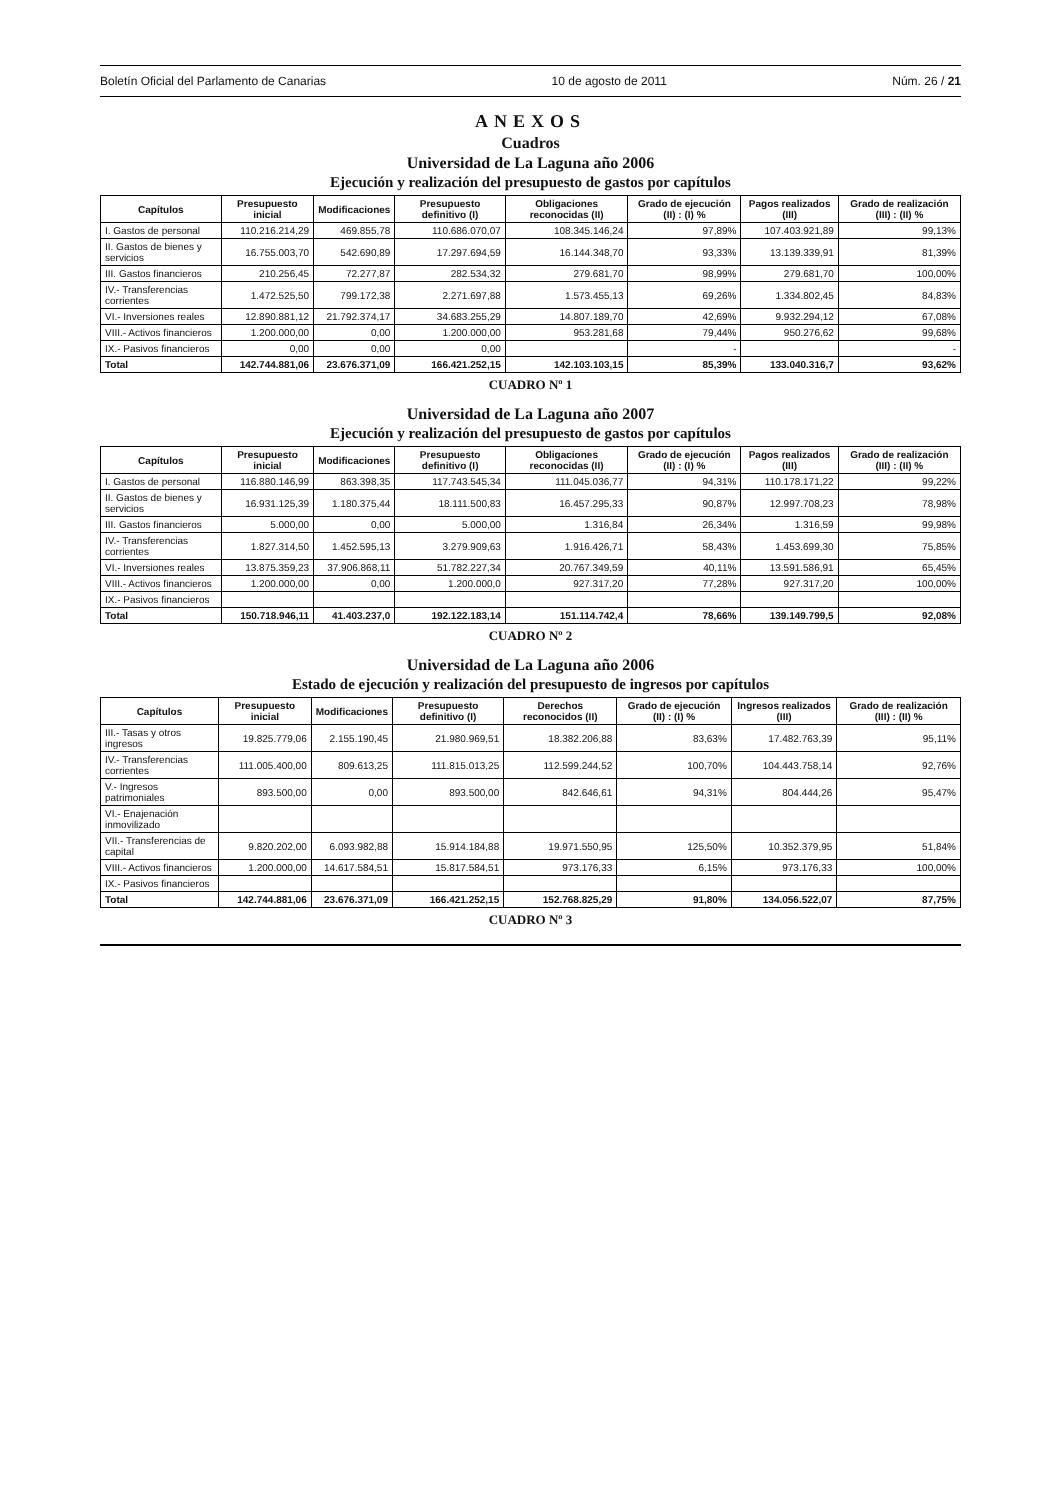Boletín Oficial del Parlamento de Canarias 10 de agosto de 2011 Núm. 26 / 21
ANEXOS
Cuadros
Universidad de La Laguna año 2006
Ejecución y realización del presupuesto de gastos por capítulos
| Capítulos | Presupuesto inicial | Modificaciones | Presupuesto definitivo (I) | Obligaciones reconocidas (II) | Grado de ejecución (II) : (I) % | Pagos realizados (III) | Grado de realización (III) : (II) % |
| --- | --- | --- | --- | --- | --- | --- | --- |
| I. Gastos de personal | 110.216.214,29 | 469.855,78 | 110.686.070,07 | 108.345.146,24 | 97,89% | 107.403.921,89 | 99,13% |
| II. Gastos de bienes y servicios | 16.755.003,70 | 542.690,89 | 17.297.694,59 | 16.144.348,70 | 93,33% | 13.139.339,91 | 81,39% |
| III. Gastos financieros | 210.256,45 | 72.277,87 | 282.534,32 | 279.681,70 | 98,99% | 279.681,70 | 100,00% |
| IV.- Transferencias corrientes | 1.472.525,50 | 799.172,38 | 2.271.697,88 | 1.573.455,13 | 69,26% | 1.334.802,45 | 84,83% |
| VI.- Inversiones reales | 12.890.881,12 | 21.792.374,17 | 34.683.255,29 | 14.807.189,70 | 42,69% | 9.932.294,12 | 67,08% |
| VIII.- Activos financieros | 1.200.000,00 | 0,00 | 1.200.000,00 | 953.281,68 | 79,44% | 950.276,62 | 99,68% |
| IX.- Pasivos financieros | 0,00 | 0,00 | 0,00 | | - | | - |
| Total | 142.744.881,06 | 23.676.371,09 | 166.421.252,15 | 142.103.103,15 | 85,39% | 133.040.316,7 | 93,62% |
CUADRO Nº 1
Universidad de La Laguna año 2007
Ejecución y realización del presupuesto de gastos por capítulos
| Capítulos | Presupuesto inicial | Modificaciones | Presupuesto definitivo (I) | Obligaciones reconocidas (II) | Grado de ejecución (II) : (I) % | Pagos realizados (III) | Grado de realización (III) : (II) % |
| --- | --- | --- | --- | --- | --- | --- | --- |
| I. Gastos de personal | 116.880.146,99 | 863.398,35 | 117.743.545,34 | 111.045.036,77 | 94,31% | 110.178.171,22 | 99,22% |
| II. Gastos de bienes y servicios | 16.931.125,39 | 1.180.375,44 | 18.111.500,83 | 16.457.295,33 | 90,87% | 12.997.708,23 | 78,98% |
| III. Gastos financieros | 5.000,00 | 0,00 | 5.000,00 | 1.316,84 | 26,34% | 1.316,59 | 99,98% |
| IV.- Transferencias corrientes | 1.827.314,50 | 1.452.595,13 | 3.279.909,63 | 1.916.426,71 | 58,43% | 1.453.699,30 | 75,85% |
| VI.- Inversiones reales | 13.875.359,23 | 37.906.868,11 | 51.782.227,34 | 20.767.349,59 | 40,11% | 13.591.586,91 | 65,45% |
| VIII.- Activos financieros | 1.200.000,00 | 0,00 | 1.200.000,0 | 927.317,20 | 77,28% | 927.317,20 | 100,00% |
| IX.- Pasivos financieros | | | | | | | |
| Total | 150.718.946,11 | 41.403.237,0 | 192.122.183,14 | 151.114.742,4 | 78,66% | 139.149.799,5 | 92,08% |
CUADRO Nº 2
Universidad de La Laguna año 2006
Estado de ejecución y realización del presupuesto de ingresos por capítulos
| Capítulos | Presupuesto inicial | Modificaciones | Presupuesto definitivo (I) | Derechos reconocidos (II) | Grado de ejecución (II) : (I) % | Ingresos realizados (III) | Grado de realización (III) : (II) % |
| --- | --- | --- | --- | --- | --- | --- | --- |
| III.- Tasas y otros ingresos | 19.825.779,06 | 2.155.190,45 | 21.980.969,51 | 18.382.206,88 | 83,63% | 17.482.763,39 | 95,11% |
| IV.- Transferencias corrientes | 111.005.400,00 | 809.613,25 | 111.815.013,25 | 112.599.244,52 | 100,70% | 104.443.758,14 | 92,76% |
| V.- Ingresos patrimoniales | 893.500,00 | 0,00 | 893.500,00 | 842.646,61 | 94,31% | 804.444,26 | 95,47% |
| VI.- Enajenación inmovilizado | | | | | | | |
| VII.- Transferencias de capital | 9.820.202,00 | 6.093.982,88 | 15.914.184,88 | 19.971.550,95 | 125,50% | 10.352.379,95 | 51,84% |
| VIII.- Activos financieros | 1.200.000,00 | 14.617.584,51 | 15.817.584,51 | 973.176,33 | 6,15% | 973.176,33 | 100,00% |
| IX.- Pasivos financieros | | | | | | | |
| Total | 142.744.881,06 | 23.676.371,09 | 166.421.252,15 | 152.768.825,29 | 91,80% | 134.056.522,07 | 87,75% |
CUADRO Nº 3